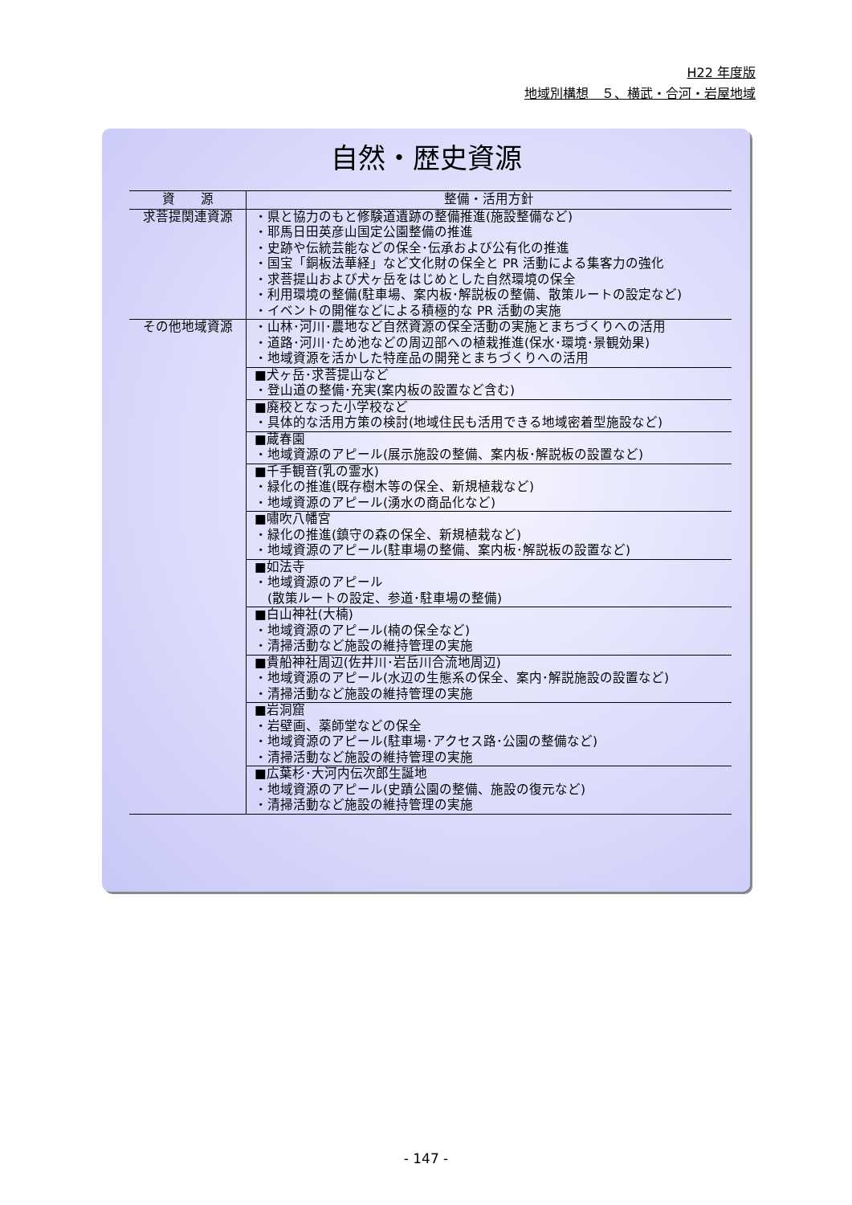H22 年度版
地域別構想　５、横武・合河・岩屋地域
自然・歴史資源
| 資 源 | 整備・活用方針 |
| --- | --- |
| 求菩提関連資源 | ・県と協力のもと修験道遺跡の整備推進(施設整備など) ・耶馬日田英彦山国定公園整備の推進 ・史跡や伝統芸能などの保全･伝承および公有化の推進 ・国宝「銅板法華経」など文化財の保全と PR 活動による集客力の強化 ・求菩提山および犬ヶ岳をはじめとした自然環境の保全 ・利用環境の整備(駐車場、案内板･解説板の整備、散策ルートの設定など) ・イベントの開催などによる積極的な PR 活動の実施 |
| その他地域資源 | ・山林･河川･農地など自然資源の保全活動の実施とまちづくりへの活用 ・道路･河川･ため池などの周辺部への植栽推進(保水･環境･景観効果) ・地域資源を活かした特産品の開発とまちづくりへの活用 |
| | ■犬ヶ岳･求菩提山など ・登山道の整備･充実(案内板の設置など含む) |
| | ■廃校となった小学校など ・具体的な活用方策の検討(地域住民も活用できる地域密着型施設など) |
| | ■蔵春園 ・地域資源のアピール(展示施設の整備、案内板･解説板の設置など) |
| | ■千手観音(乳の霊水) ・緑化の推進(既存樹木等の保全、新規植栽など) ・地域資源のアピール(湧水の商品化など) |
| | ■嘯吹八幡宮 ・緑化の推進(鎮守の森の保全、新規植栽など) ・地域資源のアピール(駐車場の整備、案内板･解説板の設置など) |
| | ■如法寺 ・地域資源のアピール (散策ルートの設定、参道･駐車場の整備) |
| | ■白山神社(大楠) ・地域資源のアピール(楠の保全など) ・清掃活動など施設の維持管理の実施 |
| | ■貴船神社周辺(佐井川･岩岳川合流地周辺) ・地域資源のアピール(水辺の生態系の保全、案内･解説施設の設置など) ・清掃活動など施設の維持管理の実施 |
| | ■岩洞窟 ・岩壁画、薬師堂などの保全 ・地域資源のアピール(駐車場･アクセス路･公園の整備など) ・清掃活動など施設の維持管理の実施 |
| | ■広葉杉･大河内伝次郎生誕地 ・地域資源のアピール(史蹟公園の整備、施設の復元など) ・清掃活動など施設の維持管理の実施 |
- 147 -